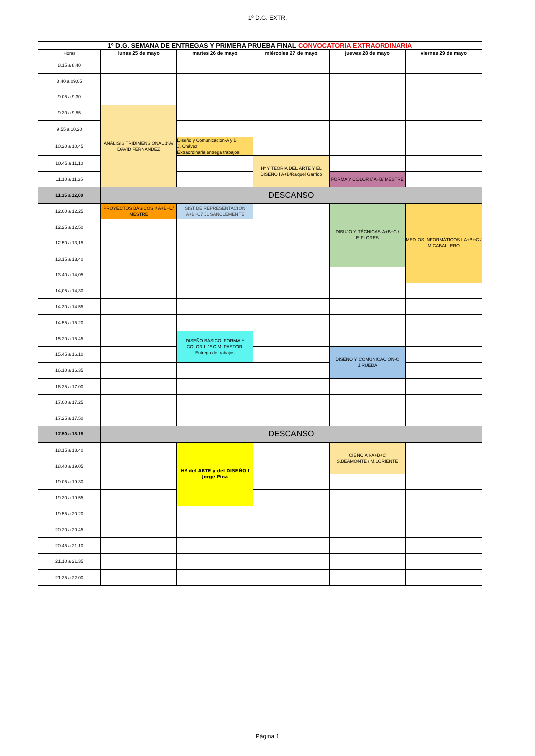1º D.G. EXTR.
| 1º D.G. SEMANA DE ENTREGAS Y PRIMERA PRUEBA FINAL CONVOCATORIA EXTRAORDINARIA | | | | | |
| Horas | lunes 25 de mayo | martes 26 de mayo | miércoles 27 de mayo | jueves 28 de mayo | viernes 29 de mayo |
| 8.15 a 8,40 | | | | | |
| 8.40 a 09,05 | | | | | |
| 9.05 a 9,30 | | | | | |
| 9.30 a 9,55 | ANÁLISIS TRIDIMENSIONAL 1ºA/ DAVID FERNÁNDEZ | | | | |
| 9.55 a 10,20 | | | | | |
| 10.20 a 10,45 | | Diseño y Comunicacion-A y B J. Chávez Extraordinaria entrega trabajos | | | |
| 10.45 a 11,10 | | | Hª Y TEORIA DEL ARTE Y EL DISEÑO I A+B/Raquel Garrido | | |
| 11.10 a 11,35 | | | | FORMA Y COLOR I/ A+B/ MESTRE | |
| 11.35 a 12,00 | DESCANSO | | | | |
| 12.00 a 12,25 | PROYECTOS BÁSICOS I/ A+B+C/ MESTRE | SIST DE REPRESENTACION A+B+C7 JL SANCLEMENTE | | DIBUJO Y TÉCNICAS-A+B+C / E.FLORES | MEDIOS INFORMÁTICOS I-A+B+C / M.CABALLERO |
| 12.25 a 12,50 | | | | | |
| 12.50 a 13,15 | | | | | |
| 13.15 a 13,40 | | | | | |
| 13.40 a 14,05 | | | | | |
| 14,05 a 14,30 | | | | | |
| 14.30 a 14.55 | | | | | |
| 14.55 a 15.20 | | | | | |
| 15.20 a 15.45 | | DISEÑO BÁSICO. FORMA Y COLOR I. 1º C M. PASTOR. Entrega de trabajos | | | |
| 15.45 a 16.10 | | | | DISEÑO Y COMUNICACIÓN-C J.RUEDA | |
| 16.10 a 16.35 | | | | | |
| 16.35 a 17.00 | | | | | |
| 17.00 a 17.25 | | | | | |
| 17.25 a 17.50 | | | | | |
| 17.50 a 18.15 | DESCANSO | | | | |
| 18.15 a 18.40 | | Hª del ARTE y del DISEÑO I Jorge Pina | | CIENCIA I-A+B+C S.BEAMONTE / M.LORIENTE | |
| 18.40 a 19.05 | | | | | |
| 19.05 a 19.30 | | | | | |
| 19.30 a 19.55 | | | | | |
| 19.55 a 20.20 | | | | | |
| 20.20 a 20.45 | | | | | |
| 20.45 a 21.10 | | | | | |
| 21.10 a 21.35 | | | | | |
| 21.35 a 22.00 | | | | | |
Página 1